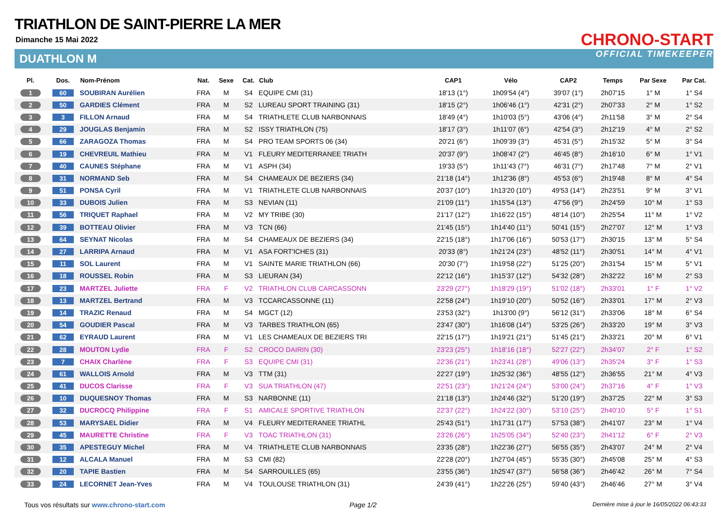TRIATHLON DE SAINT-PIERRE LA MER
Dimanche 15 Mai 2022
DUATHLON M
CHRONO-START
OFFICIAL TIMEKEEPER
| Pl. | Dos. | Nom-Prénom | Nat. | Sexe | Cat. | Club | CAP1 | Vélo | CAP2 | Temps | Par Sexe | Par Cat. |
| --- | --- | --- | --- | --- | --- | --- | --- | --- | --- | --- | --- | --- |
| 1 | 60 | SOUBIRAN Aurélien | FRA | M | S4 | EQUIPE CMI (31) | 18'13 (1°) | 1h09'54 (4°) | 39'07 (1°) | 2h07'15 | 1° M | 1° S4 |
| 2 | 50 | GARDIES Clément | FRA | M | S2 | LUREAU SPORT TRAINING (31) | 18'15 (2°) | 1h06'46 (1°) | 42'31 (2°) | 2h07'33 | 2° M | 1° S2 |
| 3 | 3 | FILLON Arnaud | FRA | M | S4 | TRIATHLETE CLUB NARBONNAIS | 18'49 (4°) | 1h10'03 (5°) | 43'06 (4°) | 2h11'58 | 3° M | 2° S4 |
| 4 | 29 | JOUGLAS Benjamin | FRA | M | S2 | ISSY TRIATHLON (75) | 18'17 (3°) | 1h11'07 (6°) | 42'54 (3°) | 2h12'19 | 4° M | 2° S2 |
| 5 | 66 | ZARAGOZA Thomas | FRA | M | S4 | PRO TEAM SPORTS 06 (34) | 20'21 (6°) | 1h09'39 (3°) | 45'31 (5°) | 2h15'32 | 5° M | 3° S4 |
| 6 | 19 | CHEVREUIL Mathieu | FRA | M | V1 | FLEURY MEDITERRANEE TRIATH | 20'37 (9°) | 1h08'47 (2°) | 46'45 (8°) | 2h16'10 | 6° M | 1° V1 |
| 7 | 40 | CAUNES Stéphane | FRA | M | V1 | ASPH (34) | 19'33 (5°) | 1h11'43 (7°) | 46'31 (7°) | 2h17'48 | 7° M | 2° V1 |
| 8 | 31 | NORMAND Seb | FRA | M | S4 | CHAMEAUX DE BEZIERS (34) | 21'18 (14°) | 1h12'36 (8°) | 45'53 (6°) | 2h19'48 | 8° M | 4° S4 |
| 9 | 51 | PONSA Cyril | FRA | M | V1 | TRIATHLETE CLUB NARBONNAIS | 20'37 (10°) | 1h13'20 (10°) | 49'53 (14°) | 2h23'51 | 9° M | 3° V1 |
| 10 | 33 | DUBOIS Julien | FRA | M | S3 | NEVIAN (11) | 21'09 (11°) | 1h15'54 (13°) | 47'56 (9°) | 2h24'59 | 10° M | 1° S3 |
| 11 | 56 | TRIQUET Raphael | FRA | M | V2 | MY TRIBE (30) | 21'17 (12°) | 1h16'22 (15°) | 48'14 (10°) | 2h25'54 | 11° M | 1° V2 |
| 12 | 39 | BOTTEAU Olivier | FRA | M | V3 | TCN (66) | 21'45 (15°) | 1h14'40 (11°) | 50'41 (15°) | 2h27'07 | 12° M | 1° V3 |
| 13 | 64 | SEYNAT Nicolas | FRA | M | S4 | CHAMEAUX DE BEZIERS (34) | 22'15 (18°) | 1h17'06 (16°) | 50'53 (17°) | 2h30'15 | 13° M | 5° S4 |
| 14 | 27 | LARRIPA Arnaud | FRA | M | V1 | ASA FORT'ICHES (31) | 20'33 (8°) | 1h21'24 (23°) | 48'52 (11°) | 2h30'51 | 14° M | 4° V1 |
| 15 | 11 | SOL Laurent | FRA | M | V1 | SAINTE MARIE TRIATHLON (66) | 20'30 (7°) | 1h19'58 (22°) | 51'25 (20°) | 2h31'54 | 15° M | 5° V1 |
| 16 | 18 | ROUSSEL Robin | FRA | M | S3 | LIEURAN (34) | 22'12 (16°) | 1h15'37 (12°) | 54'32 (28°) | 2h32'22 | 16° M | 2° S3 |
| 17 | 23 | MARTZEL Juliette | FRA | F | V2 | TRIATHLON CLUB CARCASSONN | 23'29 (27°) | 1h18'29 (19°) | 51'02 (18°) | 2h33'01 | 1° F | 1° V2 |
| 18 | 13 | MARTZEL Bertrand | FRA | M | V3 | TCCARCASSONNE (11) | 22'58 (24°) | 1h19'10 (20°) | 50'52 (16°) | 2h33'01 | 17° M | 2° V3 |
| 19 | 14 | TRAZIC Renaud | FRA | M | S4 | MGCT (12) | 23'53 (32°) | 1h13'00 (9°) | 56'12 (31°) | 2h33'06 | 18° M | 6° S4 |
| 20 | 54 | GOUDIER Pascal | FRA | M | V3 | TARBES TRIATHLON (65) | 23'47 (30°) | 1h16'08 (14°) | 53'25 (26°) | 2h33'20 | 19° M | 3° V3 |
| 21 | 62 | EYRAUD Laurent | FRA | M | V1 | LES CHAMEAUX DE BEZIERS TRI | 22'15 (17°) | 1h19'21 (21°) | 51'45 (21°) | 2h33'21 | 20° M | 6° V1 |
| 22 | 28 | MOUTON Lydie | FRA | F | S2 | CROCO DAIRIN (30) | 23'23 (25°) | 1h18'16 (18°) | 52'27 (22°) | 2h34'07 | 2° F | 1° S2 |
| 23 | 7 | CHAIX Charlène | FRA | F | S3 | EQUIPE CMI (31) | 22'36 (21°) | 1h23'41 (28°) | 49'06 (13°) | 2h35'24 | 3° F | 1° S3 |
| 24 | 61 | WALLOIS Arnold | FRA | M | V3 | TTM (31) | 22'27 (19°) | 1h25'32 (36°) | 48'55 (12°) | 2h36'55 | 21° M | 4° V3 |
| 25 | 41 | DUCOS Clarisse | FRA | F | V3 | SUA TRIATHLON (47) | 22'51 (23°) | 1h21'24 (24°) | 53'00 (24°) | 2h37'16 | 4° F | 1° V3 |
| 26 | 10 | DUQUESNOY Thomas | FRA | M | S3 | NARBONNE (11) | 21'18 (13°) | 1h24'46 (32°) | 51'20 (19°) | 2h37'25 | 22° M | 3° S3 |
| 27 | 32 | DUCROCQ Philippine | FRA | F | S1 | AMICALE SPORTIVE TRIATHLON | 22'37 (22°) | 1h24'22 (30°) | 53'10 (25°) | 2h40'10 | 5° F | 1° S1 |
| 28 | 53 | MARYSAEL Didier | FRA | M | V4 | FLEURY MEDITERANEE TRIATHL | 25'43 (51°) | 1h17'31 (17°) | 57'53 (38°) | 2h41'07 | 23° M | 1° V4 |
| 29 | 45 | MAURETTE Christine | FRA | F | V3 | TOAC TRIATHLON (31) | 23'26 (26°) | 1h25'05 (34°) | 52'40 (23°) | 2h41'12 | 6° F | 2° V3 |
| 30 | 35 | APESTEGUY Michel | FRA | M | V4 | TRIATHLETE CLUB NARBONNAIS | 23'35 (28°) | 1h22'36 (27°) | 56'55 (35°) | 2h43'07 | 24° M | 2° V4 |
| 31 | 12 | ALCALA Manuel | FRA | M | S3 | CMI (82) | 22'28 (20°) | 1h27'04 (45°) | 55'35 (30°) | 2h45'08 | 25° M | 4° S3 |
| 32 | 20 | TAPIE Bastien | FRA | M | S4 | SARROUILLES (65) | 23'55 (36°) | 1h25'47 (37°) | 56'58 (36°) | 2h46'42 | 26° M | 7° S4 |
| 33 | 24 | LECORNET Jean-Yves | FRA | M | V4 | TOULOUSE TRIATHLON (31) | 24'39 (41°) | 1h22'26 (25°) | 59'40 (43°) | 2h46'46 | 27° M | 3° V4 |
Tous vos résultats sur www.chrono-start.com
Page 1/2
Dernière mise à jour le 16/05/2022 06:43:33